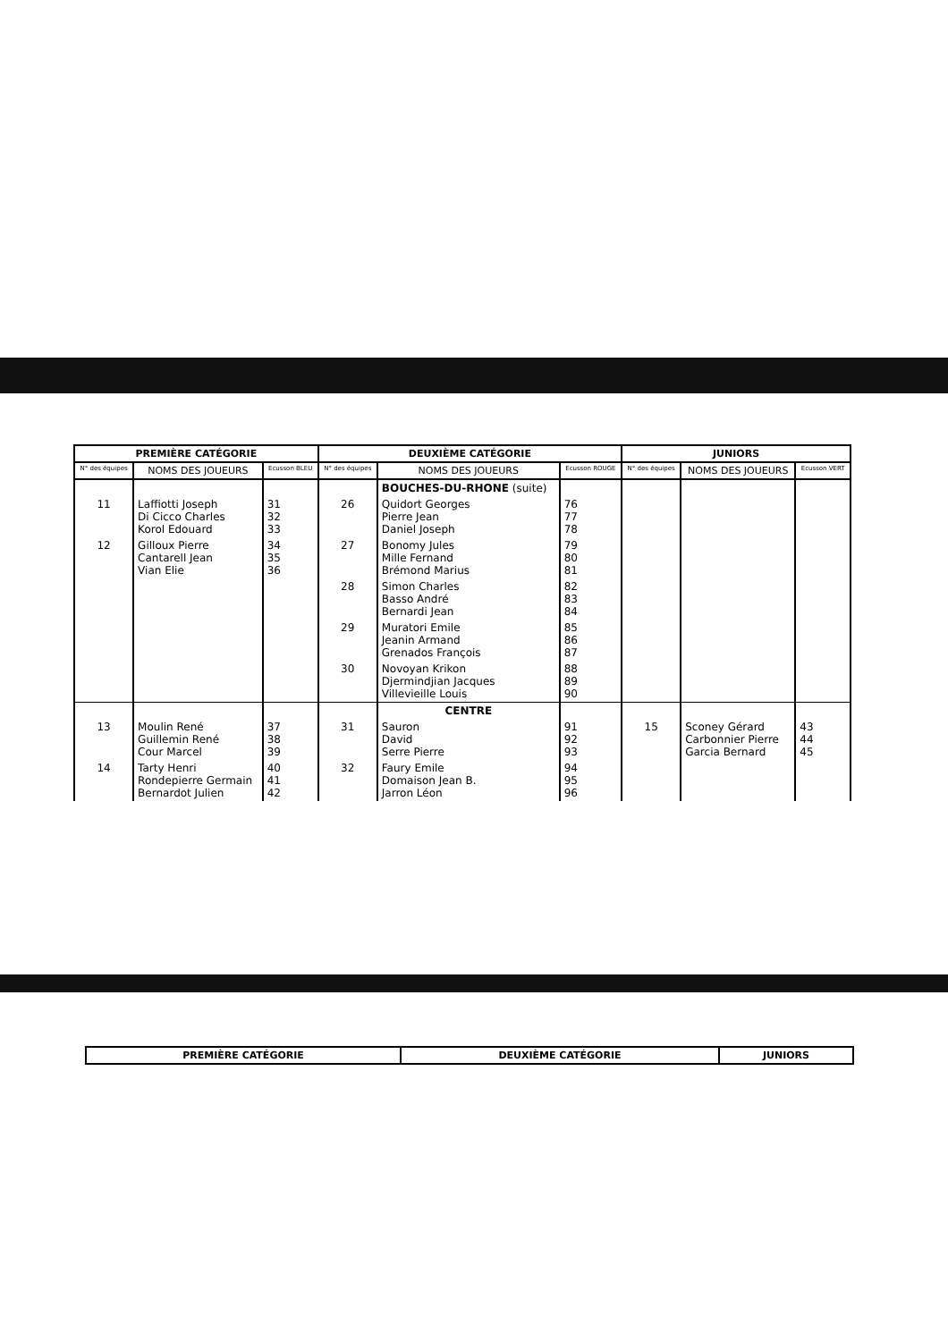| PREMIÈRE CATÉGORIE | | | DEUXIÈME CATÉGORIE | | | JUNIORS | | |
| --- | --- | --- | --- | --- | --- | --- | --- | --- |
| N° des équipes | NOMS DES JOUEURS | Ecusson BLEU | N° des équipes | NOMS DES JOUEURS | Ecusson ROUGE | N° des équipes | NOMS DES JOUEURS | Ecusson VERT |
| | | | | BOUCHES-DU-RHONE (suite) | | | | |
| 11 | Laffiotti Joseph Di Cicco Charles Korol Edouard | 31 32 33 | 26 | Quidort Georges Pierre Jean Daniel Joseph | 76 77 78 | | | |
| 12 | Gilloux Pierre Cantarell Jean Vian Elie | 34 35 36 | 27 | Bonomy Jules Mille Fernand Brémond Marius | 79 80 81 | | | |
| | | | 28 | Simon Charles Basso André Bernardi Jean | 82 83 84 | | | |
| | | | 29 | Muratori Emile Jeanin Armand Grenados François | 85 86 87 | | | |
| | | | 30 | Novoyan Krikon Djermindjian Jacques Villevieille Louis | 88 89 90 | | | |
| | | | | CENTRE | | | | |
| 13 | Moulin René Guillemin René Cour Marcel | 37 38 39 | 31 | Sauron David Serre Pierre | 91 92 93 | 15 | Sconey Gérard Carbonnier Pierre Garcia Bernard | 43 44 45 |
| 14 | Tarty Henri Rondepierre Germain Bernardot Julien | 40 41 42 | 32 | Faury Emile Domaison Jean B. Jarron Léon | 94 95 96 | | | |
| PREMIÈRE CATÉGORIE | DEUXIÈME CATÉGORIE | JUNIORS |
| --- | --- | --- |